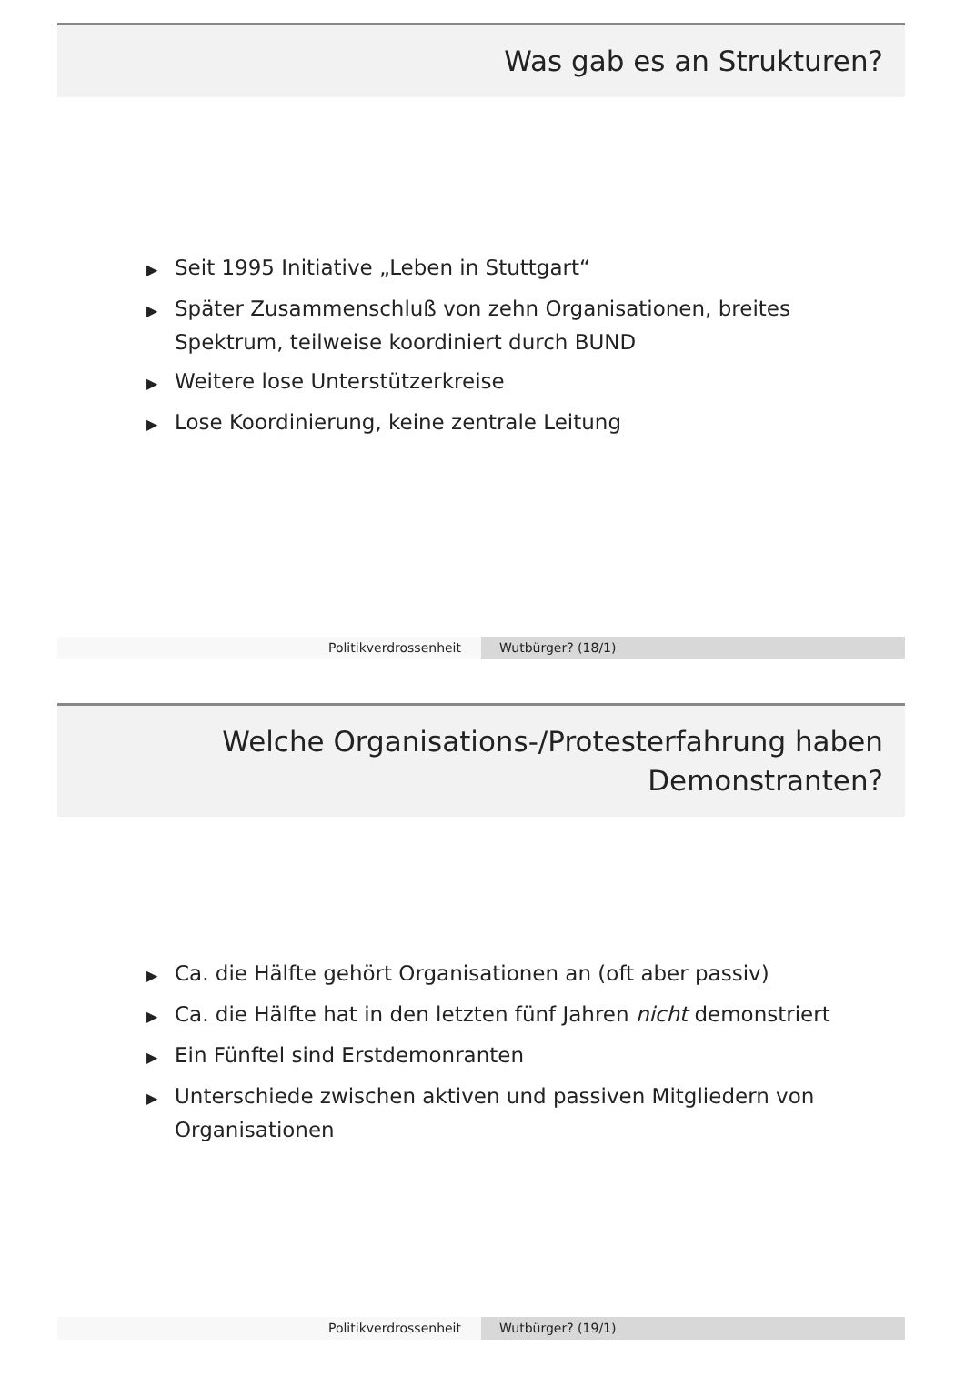Was gab es an Strukturen?
▶ Seit 1995 Initiative „Leben in Stuttgart“
▶ Später Zusammenschluß von zehn Organisationen, breites Spektrum, teilweise koordiniert durch BUND
▶ Weitere lose Unterstützerkreise
▶ Lose Koordinierung, keine zentrale Leitung
Politikverdrossenheit Wutbürger? (18/1)
Welche Organisations-/Protesterfahrung haben
Demonstranten?
▶ Ca. die Hälfte gehört Organisationen an (oft aber passiv)
▶ Ca. die Hälfte hat in den letzten fünf Jahren nicht demonstriert
▶ Ein Fünftel sind Erstdemonranten
▶ Unterschiede zwischen aktiven und passiven Mitgliedern von Organisationen
Politikverdrossenheit Wutbürger? (19/1)